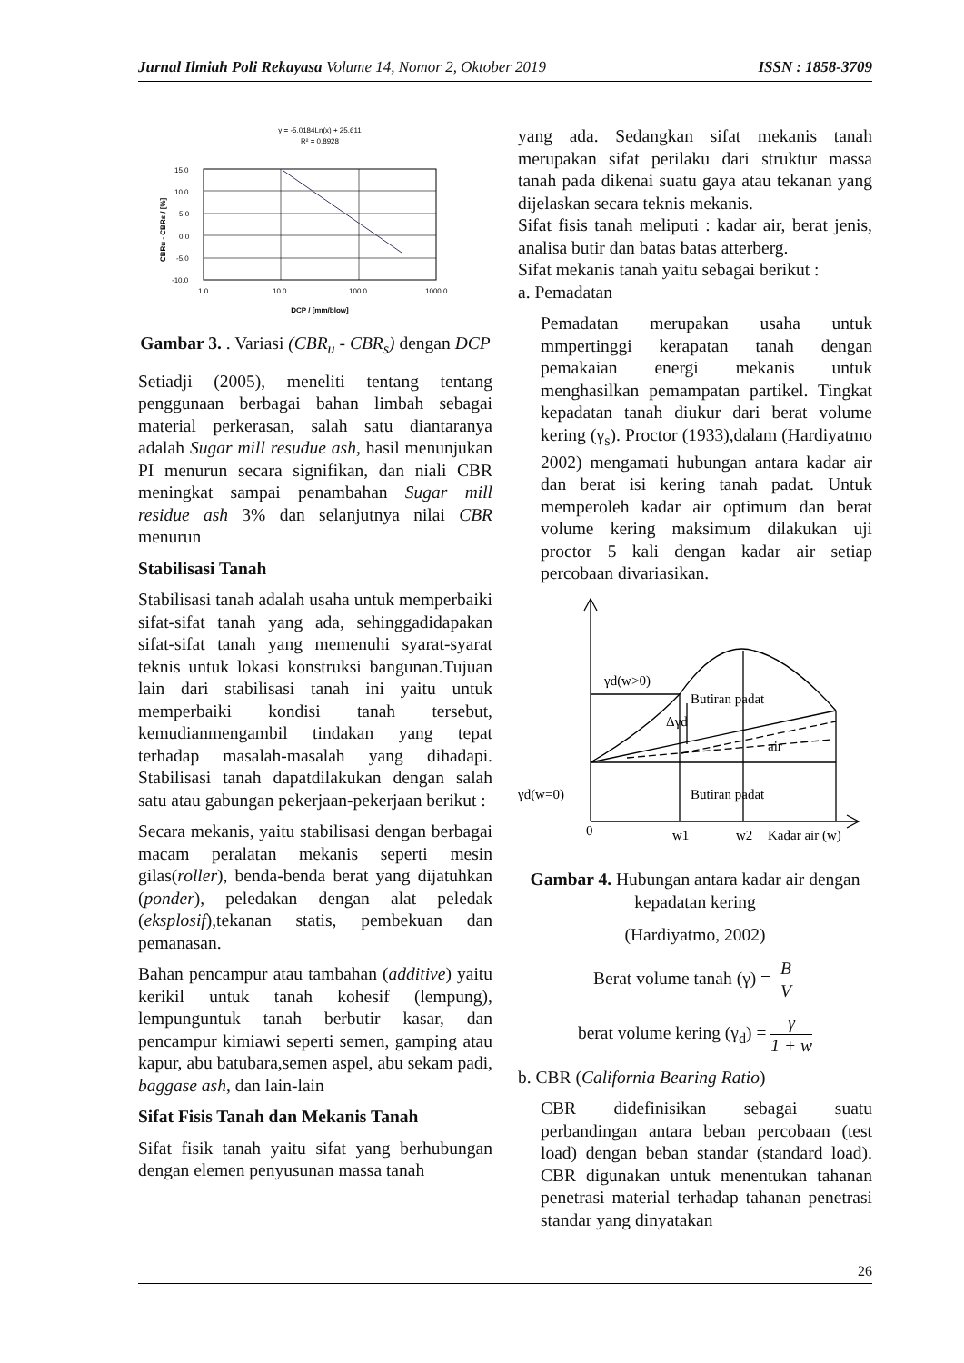Jurnal Ilmiah Poli Rekayasa Volume 14, Nomor 2, Oktober 2019 ISSN : 1858-3709
y = -5.0184Ln(x) + 25.611
R² = 0.8928
15.0
10.0
5.0
0.0
-5.0
-10.0
1.0
10.0
100.0
1000.0
DCP / [mm/blow]
CBRu - CBRs / [%]
Gambar 3. . Variasi (CBR<sub>u</sub> - CBR<sub>s</sub>) dengan DCP
Setiadji (2005), meneliti tentang tentang penggunaan berbagai bahan limbah sebagai material perkerasan, salah satu diantaranya adalah Sugar mill resudue ash, hasil menunjukan PI menurun secara signifikan, dan niali CBR meningkat sampai penambahan Sugar mill residue ash 3% dan selanjutnya nilai CBR menurun
Stabilisasi Tanah
Stabilisasi tanah adalah usaha untuk memperbaiki sifat-sifat tanah yang ada, sehinggadidapakan sifat-sifat tanah yang memenuhi syarat-syarat teknis untuk lokasi konstruksi bangunan.Tujuan lain dari stabilisasi tanah ini yaitu untuk memperbaiki kondisi tanah tersebut, kemudianmengambil tindakan yang tepat terhadap masalah-masalah yang dihadapi. Stabilisasi tanah dapatdilakukan dengan salah satu atau gabungan pekerjaan-pekerjaan berikut :
Secara mekanis, yaitu stabilisasi dengan berbagai macam peralatan mekanis seperti mesin gilas(roller), benda-benda berat yang dijatuhkan (ponder), peledakan dengan alat peledak (eksplosif),tekanan statis, pembekuan dan pemanasan.
Bahan pencampur atau tambahan (additive) yaitu kerikil untuk tanah kohesif (lempung), lempunguntuk tanah berbutir kasar, dan pencampur kimiawi seperti semen, gamping atau kapur, abu batubara,semen aspel, abu sekam padi, baggase ash, dan lain-lain
Sifat Fisis Tanah dan Mekanis Tanah
Sifat fisik tanah yaitu sifat yang berhubungan dengan elemen penyusunan massa tanah
yang ada. Sedangkan sifat mekanis tanah merupakan sifat perilaku dari struktur massa tanah pada dikenai suatu gaya atau tekanan yang dijelaskan secara teknis mekanis.
Sifat fisis tanah meliputi : kadar air, berat jenis, analisa butir dan batas batas atterberg.
Sifat mekanis tanah yaitu sebagai berikut :
a. Pemadatan
Pemadatan merupakan usaha untuk mmpertinggi kerapatan tanah dengan pemakaian energi mekanis untuk menghasilkan pemampatan partikel. Tingkat kepadatan tanah diukur dari berat volume kering (γ<sub>s</sub>). Proctor (1933),dalam (Hardiyatmo 2002) mengamati hubungan antara kadar air dan berat isi kering tanah padat. Untuk memperoleh kadar air optimum dan berat volume kering maksimum dilakukan uji proctor 5 kali dengan kadar air setiap percobaan divariasikan.
γd(w>0)
Butiran padat
Δγd
air
Butiran padat
γd(w=0)
0
w1
w2
Kadar air (w)
Gambar 4. Hubungan antara kadar air dengan kepadatan kering
(Hardiyatmo, 2002)
Berat volume tanah (γ) = B V
berat volume kering (γ<sub>d</sub>) = γ 1 + w
b. CBR (California Bearing Ratio)
CBR didefinisikan sebagai suatu perbandingan antara beban percobaan (test load) dengan beban standar (standard load). CBR digunakan untuk menentukan tahanan penetrasi material terhadap tahanan penetrasi standar yang dinyatakan
26